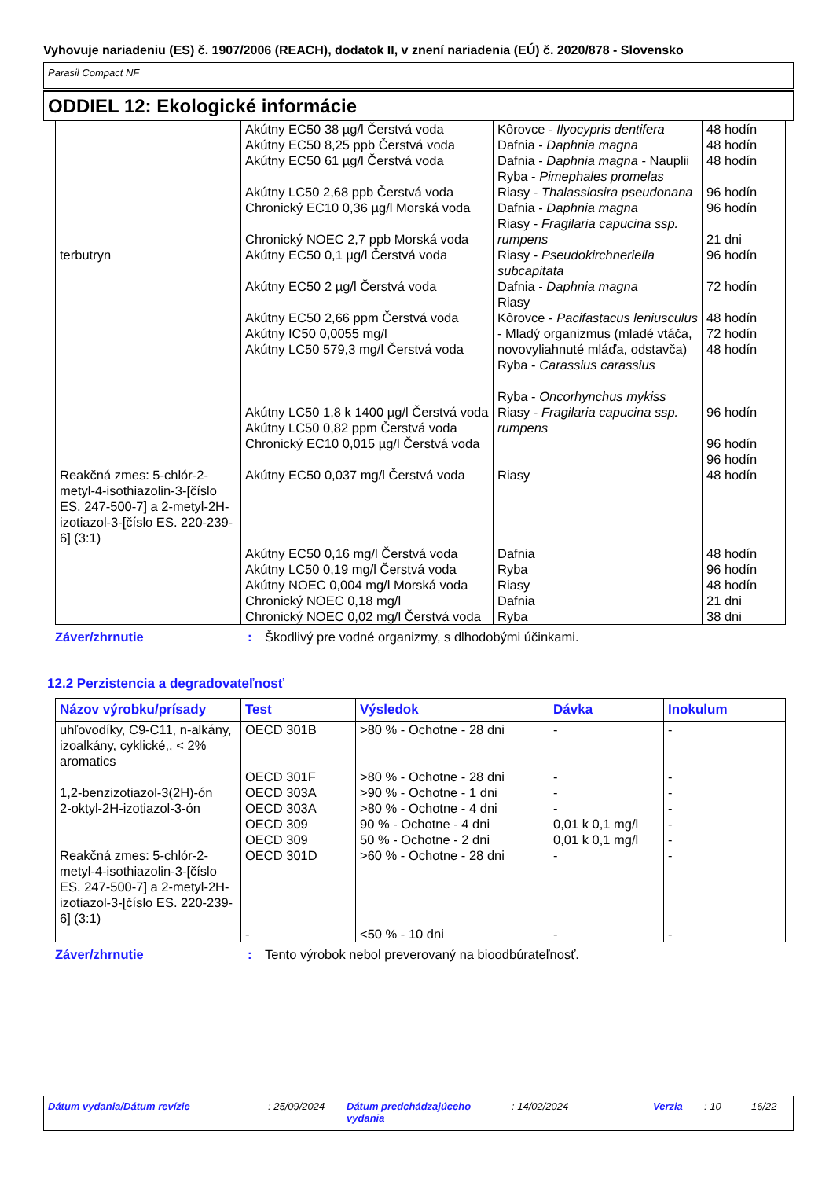Vyhovuje nariadeniu (ES) č. 1907/2006 (REACH), dodatok II, v znení nariadenia (EÚ) č. 2020/878 - Slovensko
Parasil Compact NF
ODDIEL 12: Ekologické informácie
| terbutryn | Akútny EC50 38 µg/l Čerstvá voda Akútny EC50 8,25 ppb Čerstvá voda Akútny EC50 61 µg/l Čerstvá voda Akútny LC50 2,68 ppb Čerstvá voda Chronický EC10 0,36 µg/l Morská voda Chronický NOEC 2,7 ppb Morská voda Akútny EC50 0,1 µg/l Čerstvá voda Akútny EC50 2 µg/l Čerstvá voda Akútny EC50 2,66 ppm Čerstvá voda Akútny IC50 0,0055 mg/l Akútny LC50 579,3 mg/l Čerstvá voda Akútny LC50 1,8 k 1400 µg/l Čerstvá voda Akútny LC50 0,82 ppm Čerstvá voda Chronický EC10 0,015 µg/l Čerstvá voda | Kôrovce - Ilyocypris dentifera Dafnia - Daphnia magna Dafnia - Daphnia magna - Nauplii Ryba - Pimephales promelas Riasy - Thalassiosira pseudonana Dafnia - Daphnia magna Riasy - Fragilaria capucina ssp. rumpens Riasy - Pseudokirchneriella subcapitata Dafnia - Daphnia magna Riasy Kôrovce - Pacifastacus leniusculus - Mladý organizmus (mladé vtáča, novovyliahnuté mláďa, odstavča) Ryba - Carassius carassius Ryba - Oncorhynchus mykiss Riasy - Fragilaria capucina ssp. rumpens | 48 hodín 48 hodín 48 hodín 96 hodín 96 hodín 21 dni 96 hodín 72 hodín 48 hodín 72 hodín 48 hodín 96 hodín 96 hodín 96 hodín |
| Reakčná zmes: 5-chlór-2-metyl-4-isothiazolin-3-[číslo ES. 247-500-7] a 2-metyl-2H-izotiazol-3-[číslo ES. 220-239-6] (3:1) | Akútny EC50 0,037 mg/l Čerstvá voda Akútny EC50 0,16 mg/l Čerstvá voda Akútny LC50 0,19 mg/l Čerstvá voda Akútny NOEC 0,004 mg/l Morská voda Chronický NOEC 0,18 mg/l Chronický NOEC 0,02 mg/l Čerstvá voda | Riasy Dafnia Ryba Riasy Dafnia Ryba | 48 hodín 48 hodín 96 hodín 48 hodín 21 dni 38 dni |
Záver/zhrnutie: Škodlivý pre vodné organizmy, s dlhodobými účinkami.
12.2 Perzistencia a degradovateľnosť
| Názov výrobku/prísady | Test | Výsledok | Dávka | Inokulum |
| --- | --- | --- | --- | --- |
| uhľovodíky, C9-C11, n-alkány, izoalkány, cyklické,, < 2% aromatics | OECD 301B | >80 % - Ochotne - 28 dni | - | - |
| | OECD 301F | >80 % - Ochotne - 28 dni | - | - |
| 1,2-benzizotiazol-3(2H)-ón | OECD 303A | >90 % - Ochotne - 1 dni | - | - |
| 2-oktyl-2H-izotiazol-3-ón | OECD 303A OECD 309 OECD 309 | >80 % - Ochotne - 4 dni 90 % - Ochotne - 4 dni 50 % - Ochotne - 2 dni | - 0,01 k 0,1 mg/l 0,01 k 0,1 mg/l | - - - |
| Reakčná zmes: 5-chlór-2-metyl-4-isothiazolin-3-[číslo ES. 247-500-7] a 2-metyl-2H-izotiazol-3-[číslo ES. 220-239-6] (3:1) | OECD 301D - | >60 % - Ochotne - 28 dni <50 % - 10 dni | - - | - - |
Záver/zhrnutie: Tento výrobok nebol preverovaný na bioodbúrateľnosť.
Dátum vydania/Dátum revízie: 25/09/2024 Dátum predchádzajúceho vydania: 14/02/2024 Verzia: 10 16/22